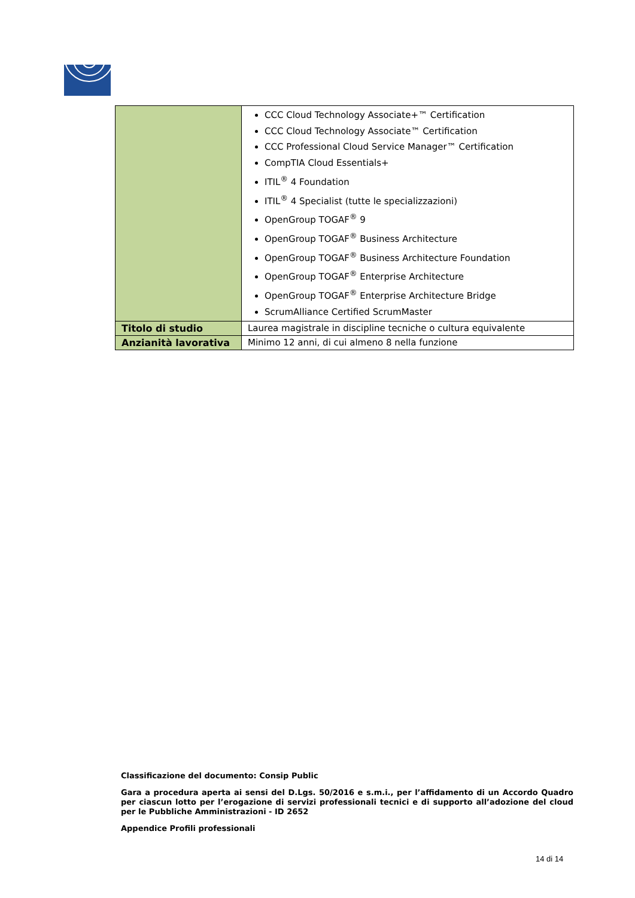| | CCC Cloud Technology Associate+™ Certification CCC Cloud Technology Associate™ Certification CCC Professional Cloud Service Manager™ Certification CompTIA Cloud Essentials+ ITIL<sup>®</sup> 4 Foundation ITIL<sup>®</sup> 4 Specialist (tutte le specializzazioni) OpenGroup TOGAF<sup>®</sup> 9 OpenGroup TOGAF<sup>®</sup> Business Architecture OpenGroup TOGAF<sup>®</sup> Business Architecture Foundation OpenGroup TOGAF<sup>®</sup> Enterprise Architecture OpenGroup TOGAF<sup>®</sup> Enterprise Architecture Bridge ScrumAlliance Certified ScrumMaster |
| Titolo di studio | Laurea magistrale in discipline tecniche o cultura equivalente |
| Anzianità lavorativa | Minimo 12 anni, di cui almeno 8 nella funzione |
Classificazione del documento: Consip Public
Gara a procedura aperta ai sensi del D.Lgs. 50/2016 e s.m.i., per l’affidamento di un Accordo Quadro per ciascun lotto per l’erogazione di servizi professionali tecnici e di supporto all’adozione del cloud per le Pubbliche Amministrazioni - ID 2652
Appendice Profili professionali
14 di 14